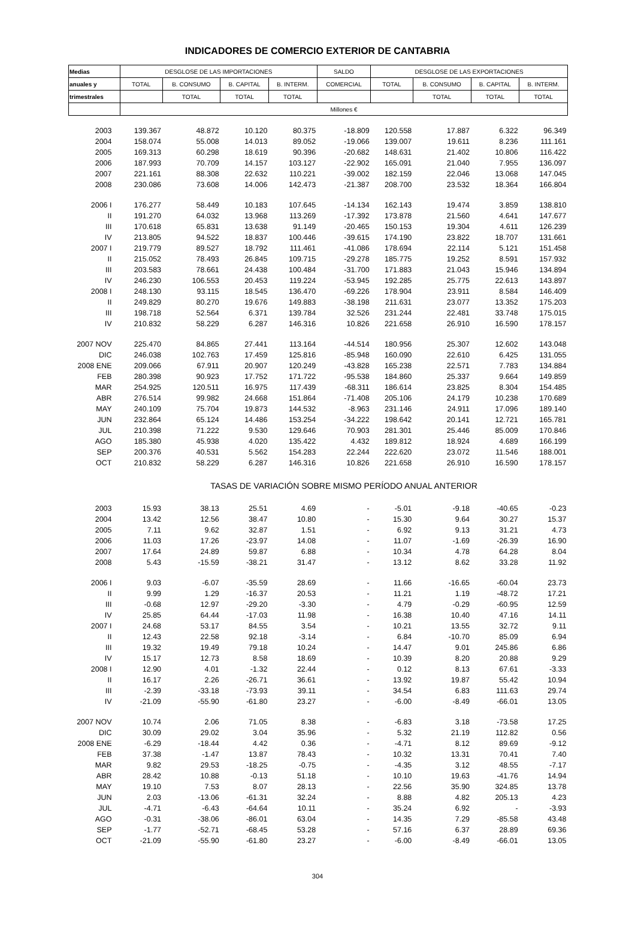INDICADORES DE COMERCIO EXTERIOR DE CANTABRIA
| Medias | DESGLOSE DE LAS IMPORTACIONES | | | | SALDO | DESGLOSE DE LAS EXPORTACIONES | | | |
| --- | --- | --- | --- | --- | --- | --- | --- | --- | --- |
| anuales y | TOTAL | B. CONSUMO | B. CAPITAL | B. INTERM. | COMERCIAL | TOTAL | B. CONSUMO | B. CAPITAL | B. INTERM. |
| trimestrales | | TOTAL | TOTAL | TOTAL | | | TOTAL | TOTAL | TOTAL |
| | Millones € | | | | | | | | |
| 2003 | 139.367 | 48.872 | 10.120 | 80.375 | -18.809 | 120.558 | 17.887 | 6.322 | 96.349 |
| 2004 | 158.074 | 55.008 | 14.013 | 89.052 | -19.066 | 139.007 | 19.611 | 8.236 | 111.161 |
| 2005 | 169.313 | 60.298 | 18.619 | 90.396 | -20.682 | 148.631 | 21.402 | 10.806 | 116.422 |
| 2006 | 187.993 | 70.709 | 14.157 | 103.127 | -22.902 | 165.091 | 21.040 | 7.955 | 136.097 |
| 2007 | 221.161 | 88.308 | 22.632 | 110.221 | -39.002 | 182.159 | 22.046 | 13.068 | 147.045 |
| 2008 | 230.086 | 73.608 | 14.006 | 142.473 | -21.387 | 208.700 | 23.532 | 18.364 | 166.804 |
| 2006 I | 176.277 | 58.449 | 10.183 | 107.645 | -14.134 | 162.143 | 19.474 | 3.859 | 138.810 |
| II | 191.270 | 64.032 | 13.968 | 113.269 | -17.392 | 173.878 | 21.560 | 4.641 | 147.677 |
| III | 170.618 | 65.831 | 13.638 | 91.149 | -20.465 | 150.153 | 19.304 | 4.611 | 126.239 |
| IV | 213.805 | 94.522 | 18.837 | 100.446 | -39.615 | 174.190 | 23.822 | 18.707 | 131.661 |
| 2007 I | 219.779 | 89.527 | 18.792 | 111.461 | -41.086 | 178.694 | 22.114 | 5.121 | 151.458 |
| II | 215.052 | 78.493 | 26.845 | 109.715 | -29.278 | 185.775 | 19.252 | 8.591 | 157.932 |
| III | 203.583 | 78.661 | 24.438 | 100.484 | -31.700 | 171.883 | 21.043 | 15.946 | 134.894 |
| IV | 246.230 | 106.553 | 20.453 | 119.224 | -53.945 | 192.285 | 25.775 | 22.613 | 143.897 |
| 2008 I | 248.130 | 93.115 | 18.545 | 136.470 | -69.226 | 178.904 | 23.911 | 8.584 | 146.409 |
| II | 249.829 | 80.270 | 19.676 | 149.883 | -38.198 | 211.631 | 23.077 | 13.352 | 175.203 |
| III | 198.718 | 52.564 | 6.371 | 139.784 | 32.526 | 231.244 | 22.481 | 33.748 | 175.015 |
| IV | 210.832 | 58.229 | 6.287 | 146.316 | 10.826 | 221.658 | 26.910 | 16.590 | 178.157 |
| 2007 NOV | 225.470 | 84.865 | 27.441 | 113.164 | -44.514 | 180.956 | 25.307 | 12.602 | 143.048 |
| DIC | 246.038 | 102.763 | 17.459 | 125.816 | -85.948 | 160.090 | 22.610 | 6.425 | 131.055 |
| 2008 ENE | 209.066 | 67.911 | 20.907 | 120.249 | -43.828 | 165.238 | 22.571 | 7.783 | 134.884 |
| FEB | 280.398 | 90.923 | 17.752 | 171.722 | -95.538 | 184.860 | 25.337 | 9.664 | 149.859 |
| MAR | 254.925 | 120.511 | 16.975 | 117.439 | -68.311 | 186.614 | 23.825 | 8.304 | 154.485 |
| ABR | 276.514 | 99.982 | 24.668 | 151.864 | -71.408 | 205.106 | 24.179 | 10.238 | 170.689 |
| MAY | 240.109 | 75.704 | 19.873 | 144.532 | -8.963 | 231.146 | 24.911 | 17.096 | 189.140 |
| JUN | 232.864 | 65.124 | 14.486 | 153.254 | -34.222 | 198.642 | 20.141 | 12.721 | 165.781 |
| JUL | 210.398 | 71.222 | 9.530 | 129.646 | 70.903 | 281.301 | 25.446 | 85.009 | 170.846 |
| AGO | 185.380 | 45.938 | 4.020 | 135.422 | 4.432 | 189.812 | 18.924 | 4.689 | 166.199 |
| SEP | 200.376 | 40.531 | 5.562 | 154.283 | 22.244 | 222.620 | 23.072 | 11.546 | 188.001 |
| OCT | 210.832 | 58.229 | 6.287 | 146.316 | 10.826 | 221.658 | 26.910 | 16.590 | 178.157 |
| | TASAS DE VARIACIÓN SOBRE MISMO PERÍODO ANUAL ANTERIOR | | | | | | | | |
| 2003 | 15.93 | 38.13 | 25.51 | 4.69 | - | -5.01 | -9.18 | -40.65 | -0.23 |
| 2004 | 13.42 | 12.56 | 38.47 | 10.80 | - | 15.30 | 9.64 | 30.27 | 15.37 |
| 2005 | 7.11 | 9.62 | 32.87 | 1.51 | - | 6.92 | 9.13 | 31.21 | 4.73 |
| 2006 | 11.03 | 17.26 | -23.97 | 14.08 | - | 11.07 | -1.69 | -26.39 | 16.90 |
| 2007 | 17.64 | 24.89 | 59.87 | 6.88 | - | 10.34 | 4.78 | 64.28 | 8.04 |
| 2008 | 5.43 | -15.59 | -38.21 | 31.47 | - | 13.12 | 8.62 | 33.28 | 11.92 |
| 2006 I | 9.03 | -6.07 | -35.59 | 28.69 | - | 11.66 | -16.65 | -60.04 | 23.73 |
| II | 9.99 | 1.29 | -16.37 | 20.53 | - | 11.21 | 1.19 | -48.72 | 17.21 |
| III | -0.68 | 12.97 | -29.20 | -3.30 | - | 4.79 | -0.29 | -60.95 | 12.59 |
| IV | 25.85 | 64.44 | -17.03 | 11.98 | - | 16.38 | 10.40 | 47.16 | 14.11 |
| 2007 I | 24.68 | 53.17 | 84.55 | 3.54 | - | 10.21 | 13.55 | 32.72 | 9.11 |
| II | 12.43 | 22.58 | 92.18 | -3.14 | - | 6.84 | -10.70 | 85.09 | 6.94 |
| III | 19.32 | 19.49 | 79.18 | 10.24 | - | 14.47 | 9.01 | 245.86 | 6.86 |
| IV | 15.17 | 12.73 | 8.58 | 18.69 | - | 10.39 | 8.20 | 20.88 | 9.29 |
| 2008 I | 12.90 | 4.01 | -1.32 | 22.44 | - | 0.12 | 8.13 | 67.61 | -3.33 |
| II | 16.17 | 2.26 | -26.71 | 36.61 | - | 13.92 | 19.87 | 55.42 | 10.94 |
| III | -2.39 | -33.18 | -73.93 | 39.11 | - | 34.54 | 6.83 | 111.63 | 29.74 |
| IV | -21.09 | -55.90 | -61.80 | 23.27 | - | -6.00 | -8.49 | -66.01 | 13.05 |
| 2007 NOV | 10.74 | 2.06 | 71.05 | 8.38 | - | -6.83 | 3.18 | -73.58 | 17.25 |
| DIC | 30.09 | 29.02 | 3.04 | 35.96 | - | 5.32 | 21.19 | 112.82 | 0.56 |
| 2008 ENE | -6.29 | -18.44 | 4.42 | 0.36 | - | -4.71 | 8.12 | 89.69 | -9.12 |
| FEB | 37.38 | -1.47 | 13.87 | 78.43 | - | 10.32 | 13.31 | 70.41 | 7.40 |
| MAR | 9.82 | 29.53 | -18.25 | -0.75 | - | -4.35 | 3.12 | 48.55 | -7.17 |
| ABR | 28.42 | 10.88 | -0.13 | 51.18 | - | 10.10 | 19.63 | -41.76 | 14.94 |
| MAY | 19.10 | 7.53 | 8.07 | 28.13 | - | 22.56 | 35.90 | 324.85 | 13.78 |
| JUN | 2.03 | -13.06 | -61.31 | 32.24 | - | 8.88 | 4.82 | 205.13 | 4.23 |
| JUL | -4.71 | -6.43 | -64.64 | 10.11 | - | 35.24 | 6.92 | - | -3.93 |
| AGO | -0.31 | -38.06 | -86.01 | 63.04 | - | 14.35 | 7.29 | -85.58 | 43.48 |
| SEP | -1.77 | -52.71 | -68.45 | 53.28 | - | 57.16 | 6.37 | 28.89 | 69.36 |
| OCT | -21.09 | -55.90 | -61.80 | 23.27 | - | -6.00 | -8.49 | -66.01 | 13.05 |
304